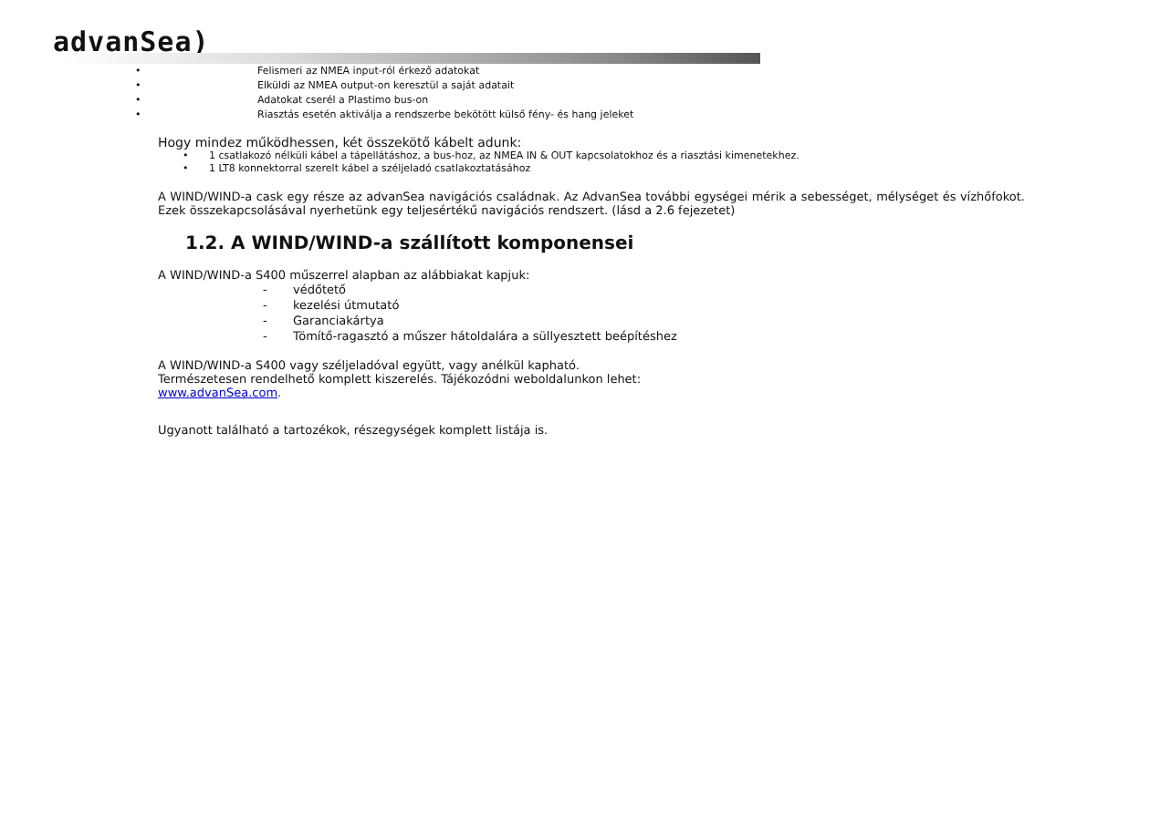advanSea)
• Felismeri az NMEA input-ról érkező adatokat
• Elküldi az NMEA output-on keresztül a saját adatait
• Adatokat cserél a Plastimo bus-on
• Riasztás esetén aktiválja a rendszerbe bekötött külső fény- és hang jeleket
Hogy mindez működhessen, két összekötő kábelt adunk:
• 1 csatlakozó nélküli kábel a tápellátáshoz, a bus-hoz, az NMEA IN & OUT kapcsolatokhoz és a riasztási kimenetekhez.
• 1 LT8 konnektorral szerelt kábel a széljeladó csatlakoztatásához
A WIND/WIND-a cask egy része az advanSea navigációs családnak. Az AdvanSea további egységei mérik a sebességet, mélységet és vízhőfokot. Ezek összekapcsolásával nyerhetünk egy teljesértékű navigációs rendszert. (lásd a 2.6 fejezetet)
1.2. A WIND/WIND-a szállított komponensei
A WIND/WIND-a S400 műszerrel alapban az alábbiakat kapjuk:
- védőtető
- kezelési útmutató
- Garanciakártya
- Tömítő-ragasztó a műszer hátoldalára a süllyesztett beépítéshez
A WIND/WIND-a S400 vagy széljeladóval együtt, vagy anélkül kapható.
Természetesen rendelhető komplett kiszerelés. Tájékozódni weboldalunkon lehet:
www.advanSea.com.
Ugyanott található a tartozékok, részegységek komplett listája is.